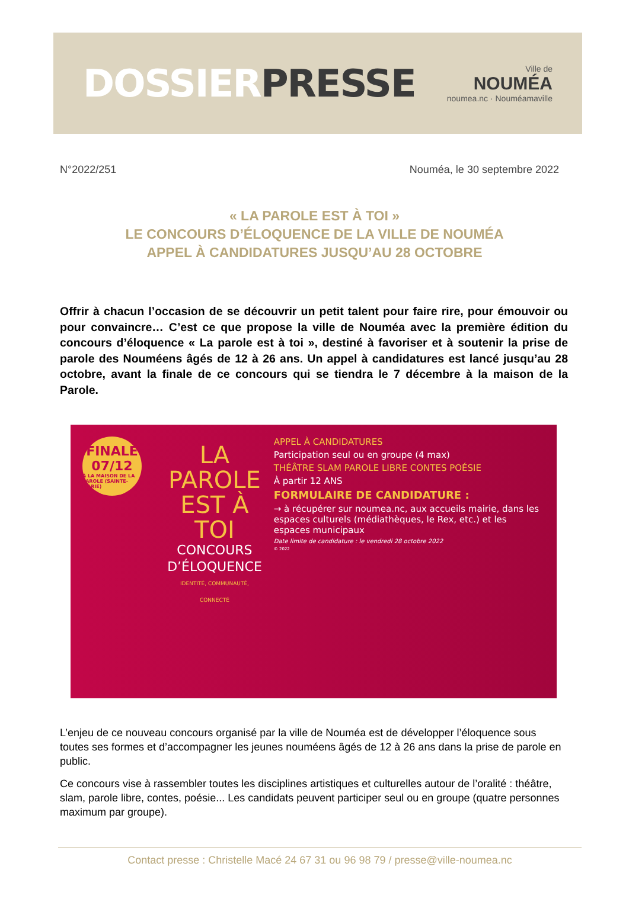DOSSIER PRESSE
Ville de
NOUMÉA
noumea.nc · Nouméamaville
N°2022/251 Nouméa, le 30 septembre 2022
« LA PAROLE EST À TOI »
LE CONCOURS D’ÉLOQUENCE DE LA VILLE DE NOUMÉA
APPEL À CANDIDATURES JUSQU’AU 28 OCTOBRE
Offrir à chacun l’occasion de se découvrir un petit talent pour faire rire, pour émouvoir ou pour convaincre… C’est ce que propose la ville de Nouméa avec la première édition du concours d’éloquence « La parole est à toi », destiné à favoriser et à soutenir la prise de parole des Nouméens âgés de 12 à 26 ans. Un appel à candidatures est lancé jusqu’au 28 octobre, avant la finale de ce concours qui se tiendra le 7 décembre à la maison de la Parole.
FINALE
07/12
À LA MAISON DE LA PAROLE (SAINTE-MARIE)
LA PAROLE EST À TOI
CONCOURS D’ÉLOQUENCE
IDENTITÉ, COMMUNAUTÉ, CONNECTÉ
APPEL À CANDIDATURES
Participation seul ou en groupe (4 max)
THÉÂTRE SLAM PAROLE LIBRE CONTES POÉSIE
À partir 12 ANS
FORMULAIRE DE CANDIDATURE :
→ à récupérer sur noumea.nc, aux accueils mairie, dans les espaces culturels (médiathèques, le Rex, etc.) et les espaces municipaux
Date limite de candidature : le vendredi 28 octobre 2022
© 2022
L’enjeu de ce nouveau concours organisé par la ville de Nouméa est de développer l’éloquence sous toutes ses formes et d’accompagner les jeunes nouméens âgés de 12 à 26 ans dans la prise de parole en public.
Ce concours vise à rassembler toutes les disciplines artistiques et culturelles autour de l’oralité : théâtre, slam, parole libre, contes, poésie... Les candidats peuvent participer seul ou en groupe (quatre personnes maximum par groupe).
Contact presse : Christelle Macé 24 67 31 ou 96 98 79 / presse@ville-noumea.nc